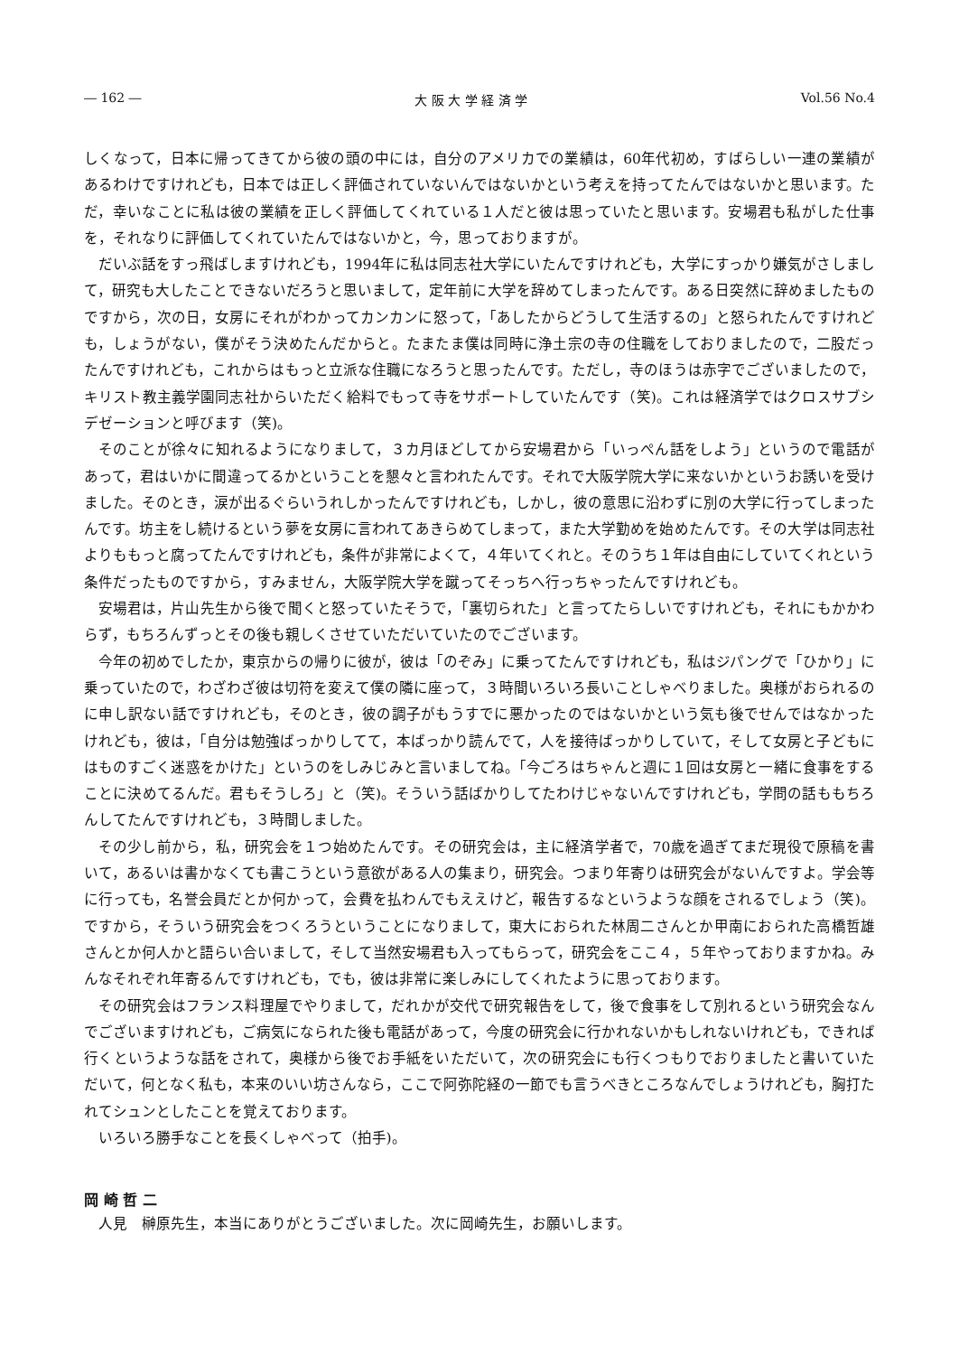― 162 ― 大 阪 大 学 経 済 学 Vol.56 No.4
しくなって，日本に帰ってきてから彼の頭の中には，自分のアメリカでの業績は，60年代初め，すばらしい一連の業績があるわけですけれども，日本では正しく評価されていないんではないかという考えを持ってたんではないかと思います。ただ，幸いなことに私は彼の業績を正しく評価してくれている１人だと彼は思っていたと思います。安場君も私がした仕事を，それなりに評価してくれていたんではないかと，今，思っておりますが。
だいぶ話をすっ飛ばしますけれども，1994年に私は同志社大学にいたんですけれども，大学にすっかり嫌気がさしまして，研究も大したことできないだろうと思いまして，定年前に大学を辞めてしまったんです。ある日突然に辞めましたものですから，次の日，女房にそれがわかってカンカンに怒って，「あしたからどうして生活するの」と怒られたんですけれども，しょうがない，僕がそう決めたんだからと。たまたま僕は同時に浄土宗の寺の住職をしておりましたので，二股だったんですけれども，これからはもっと立派な住職になろうと思ったんです。ただし，寺のほうは赤字でございましたので，キリスト教主義学園同志社からいただく給料でもって寺をサポートしていたんです（笑)。これは経済学ではクロスサブシデゼーションと呼びます（笑)。
そのことが徐々に知れるようになりまして，３カ月ほどしてから安場君から「いっぺん話をしよう」というので電話があって，君はいかに間違ってるかということを懇々と言われたんです。それで大阪学院大学に来ないかというお誘いを受けました。そのとき，涙が出るぐらいうれしかったんですけれども，しかし，彼の意思に沿わずに別の大学に行ってしまったんです。坊主をし続けるという夢を女房に言われてあきらめてしまって，また大学勤めを始めたんです。その大学は同志社よりももっと腐ってたんですけれども，条件が非常によくて，４年いてくれと。そのうち１年は自由にしていてくれという条件だったものですから，すみません，大阪学院大学を蹴ってそっちへ行っちゃったんですけれども。
安場君は，片山先生から後で聞くと怒っていたそうで，「裏切られた」と言ってたらしいですけれども，それにもかかわらず，もちろんずっとその後も親しくさせていただいていたのでございます。
今年の初めでしたか，東京からの帰りに彼が，彼は「のぞみ」に乗ってたんですけれども，私はジパングで「ひかり」に乗っていたので，わざわざ彼は切符を変えて僕の隣に座って，３時間いろいろ長いことしゃべりました。奥様がおられるのに申し訳ない話ですけれども，そのとき，彼の調子がもうすでに悪かったのではないかという気も後でせんではなかったけれども，彼は，「自分は勉強ばっかりしてて，本ばっかり読んでて，人を接待ばっかりしていて，そして女房と子どもにはものすごく迷惑をかけた」というのをしみじみと言いましてね。「今ごろはちゃんと週に１回は女房と一緒に食事をすることに決めてるんだ。君もそうしろ」と（笑)。そういう話ばかりしてたわけじゃないんですけれども，学問の話ももちろんしてたんですけれども，３時間しました。
その少し前から，私，研究会を１つ始めたんです。その研究会は，主に経済学者で，70歳を過ぎてまだ現役で原稿を書いて，あるいは書かなくても書こうという意欲がある人の集まり，研究会。つまり年寄りは研究会がないんですよ。学会等に行っても，名誉会員だとか何かって，会費を払わんでもええけど，報告するなというような顔をされるでしょう（笑)。ですから，そういう研究会をつくろうということになりまして，東大におられた林周二さんとか甲南におられた高橋哲雄さんとか何人かと語らい合いまして，そして当然安場君も入ってもらって，研究会をここ４，５年やっておりますかね。みんなそれぞれ年寄るんですけれども，でも，彼は非常に楽しみにしてくれたように思っております。
その研究会はフランス料理屋でやりまして，だれかが交代で研究報告をして，後で食事をして別れるという研究会なんでございますけれども，ご病気になられた後も電話があって，今度の研究会に行かれないかもしれないけれども，できれば行くというような話をされて，奥様から後でお手紙をいただいて，次の研究会にも行くつもりでおりましたと書いていただいて，何となく私も，本来のいい坊さんなら，ここで阿弥陀経の一節でも言うべきところなんでしょうけれども，胸打たれてシュンとしたことを覚えております。
いろいろ勝手なことを長くしゃべって（拍手)。
岡 崎 哲 二
人見　榊原先生，本当にありがとうございました。次に岡崎先生，お願いします。